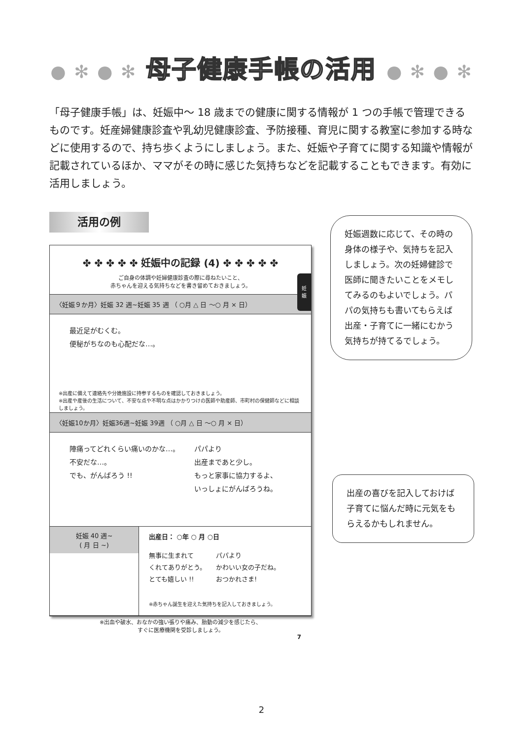● ✻ ● ✻ 母子健康手帳の活用 ● ✻ ● ✻
「母子健康手帳」は、妊娠中～ 18 歳までの健康に関する情報が 1 つの手帳で管理できるものです。妊産婦健康診査や乳幼児健康診査、予防接種、育児に関する教室に参加する時などに使用するので、持ち歩くようにしましょう。また、妊娠や子育てに関する知識や情報が記載されているほか、ママがその時に感じた気持ちなどを記載することもできます。有効に活用しましょう。
活用の例
✤ ✤ ✤ ✤ ✤ 妊娠中の記録 (4) ✤ ✤ ✤ ✤ ✤
ご自身の体調や妊婦健康診査の際に尋ねたいこと、
赤ちゃんを迎える気持ちなどを書き留めておきましょう。
〈妊娠９か月〉妊娠 32 週~妊娠 35 週 （ ○月 △ 日 ～○ 月 × 日）
最近足がむくむ。
便秘がちなのも心配だな…。
※出産に備えて連絡先や分娩施設に持参するものを確認しておきましょう。
※出産や産後の生活について、不安な点や不明な点はかかりつけの医師や助産師、市町村の保健師などに相談しましょう。
〈妊娠10か月〉妊娠36週~妊娠 39週 （ ○月 △ 日 ～○ 月 × 日）
陣痛ってどれくらい痛いのかな…。
不安だな…。
でも、がんばろう !!
パパより
出産まであと少し。
もっと家事に協力するよ、
いっしょにがんばろうね。
妊娠 40 週~
( 月 日 ~)
出産日： ○年 ○ 月 ○日
無事に生まれて
くれてありがとう。
とても嬉しい !!
パパより
かわいい女の子だね。
おつかれさま!
※赤ちゃん誕生を迎えた気持ちを記入しておきましょう。
※出血や破水、おなかの強い張りや痛み、胎動の減少を感じたら、
すぐに医療機関を受診しましょう。
7
妊
娠
妊娠週数に応じて、その時の身体の様子や、気持ちを記入しましょう。次の妊婦健診で医師に聞きたいことをメモしてみるのもよいでしょう。パパの気持ちも書いてもらえば出産・子育てに一緒にむかう気持ちが持てるでしょう。
出産の喜びを記入しておけば子育てに悩んだ時に元気をもらえるかもしれません。
2